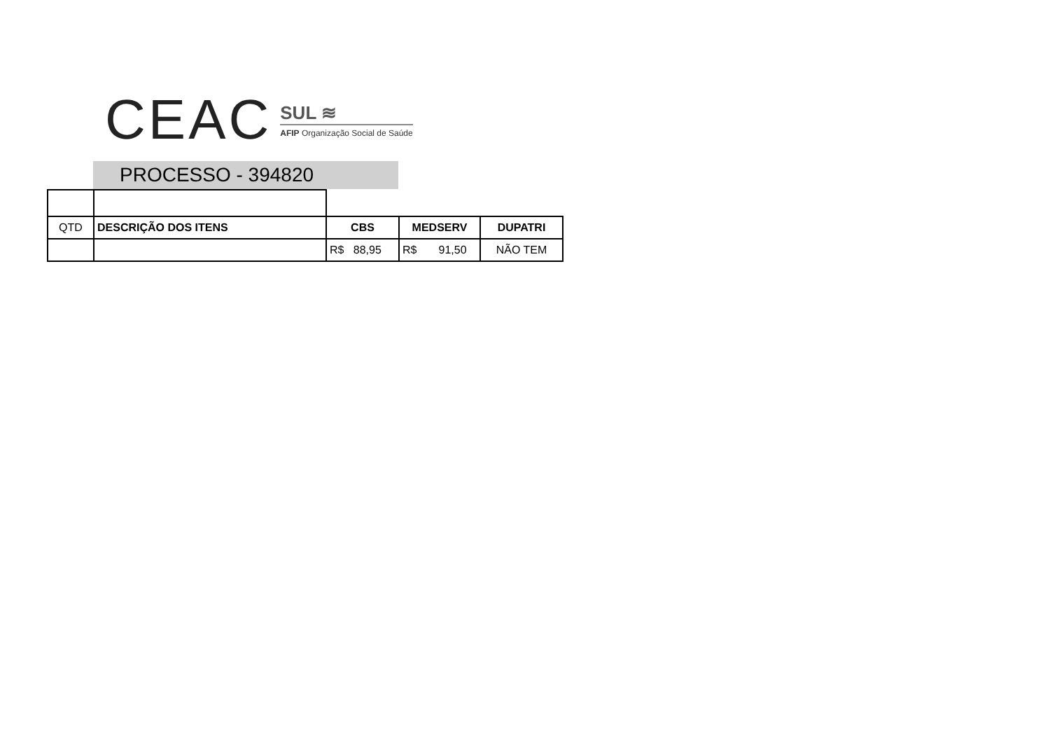CEAC
SUL ≋
AFIP Organização Social de Saúde
PROCESSO - 394820
| QTD | DESCRIÇÃO DOS ITENS | CBS | MEDSERV | DUPATRI |
| | | R$ 88,95 | R$ 91,50 | NÃO TEM |